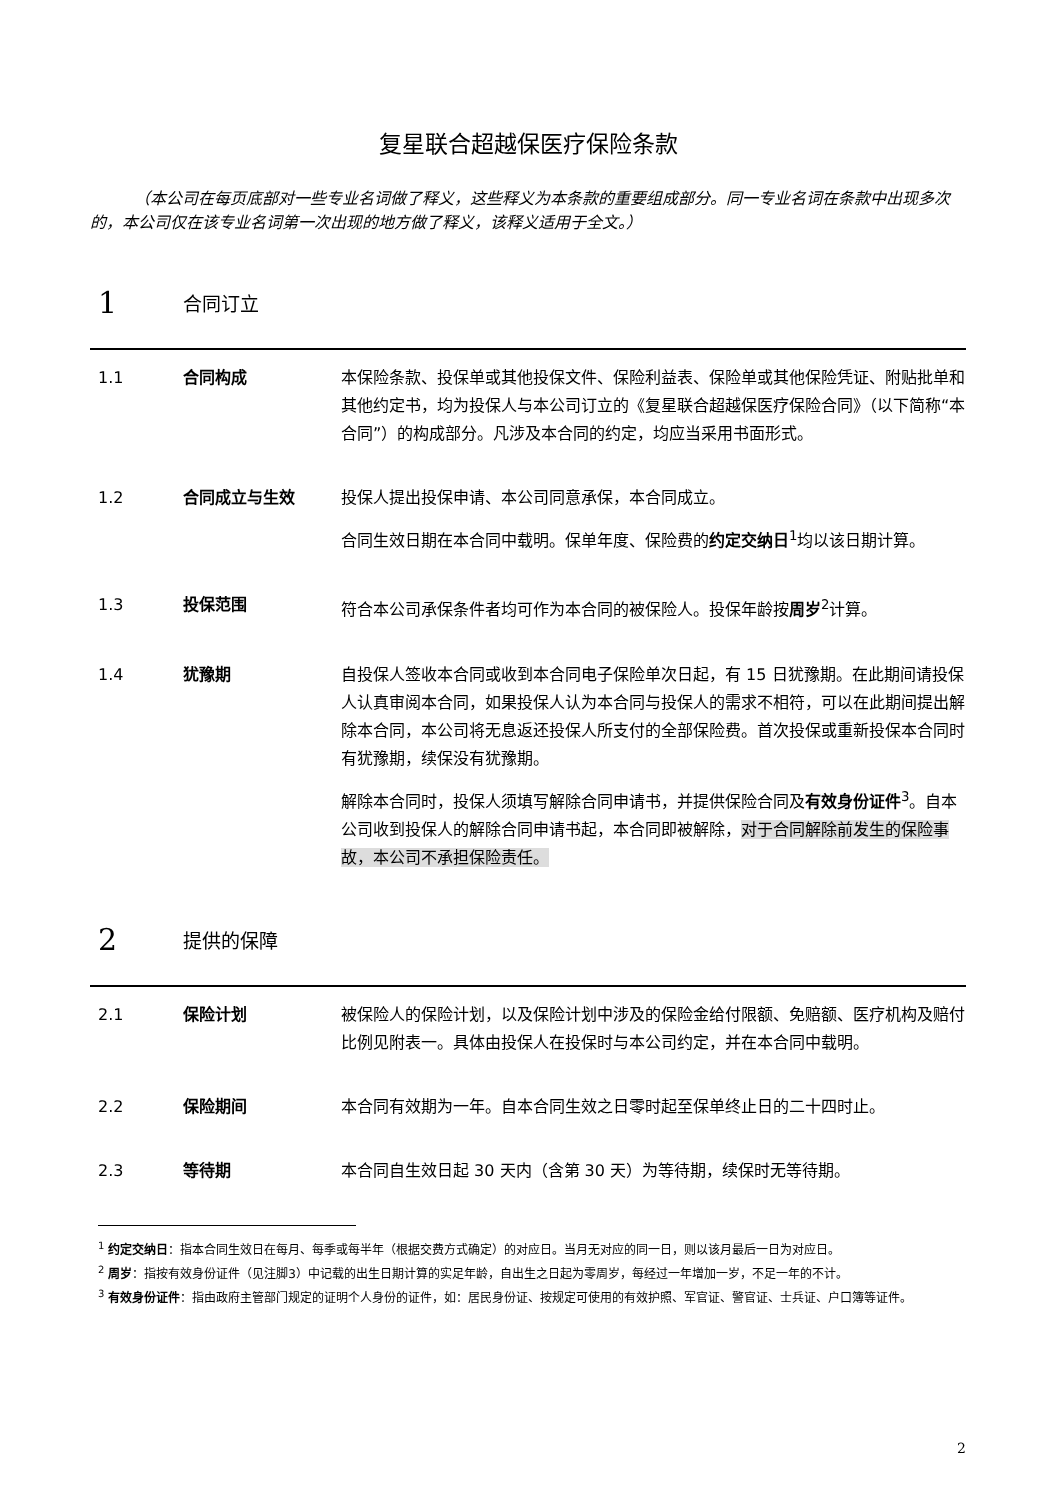复星联合超越保医疗保险条款
（本公司在每页底部对一些专业名词做了释义，这些释义为本条款的重要组成部分。同一专业名词在条款中出现多次的，本公司仅在该专业名词第一次出现的地方做了释义，该释义适用于全文。）
1 合同订立
1.1 合同构成 本保险条款、投保单或其他投保文件、保险利益表、保险单或其他保险凭证、附贴批单和其他约定书，均为投保人与本公司订立的《复星联合超越保医疗保险合同》（以下简称“本合同”）的构成部分。凡涉及本合同的约定，均应当采用书面形式。
1.2 合同成立与生效 投保人提出投保申请、本公司同意承保，本合同成立。
合同生效日期在本合同中载明。保单年度、保险费的约定交纳日<sup>1</sup>均以该日期计算。
1.3 投保范围 符合本公司承保条件者均可作为本合同的被保险人。投保年龄按周岁<sup>2</sup>计算。
1.4 犹豫期 自投保人签收本合同或收到本合同电子保险单次日起，有 15 日犹豫期。在此期间请投保人认真审阅本合同，如果投保人认为本合同与投保人的需求不相符，可以在此期间提出解除本合同，本公司将无息返还投保人所支付的全部保险费。首次投保或重新投保本合同时有犹豫期，续保没有犹豫期。
解除本合同时，投保人须填写解除合同申请书，并提供保险合同及有效身份证件<sup>3</sup>。自本公司收到投保人的解除合同申请书起，本合同即被解除，对于合同解除前发生的保险事故，本公司不承担保险责任。
2 提供的保障
2.1 保险计划 被保险人的保险计划，以及保险计划中涉及的保险金给付限额、免赔额、医疗机构及赔付比例见附表一。具体由投保人在投保时与本公司约定，并在本合同中载明。
2.2 保险期间 本合同有效期为一年。自本合同生效之日零时起至保单终止日的二十四时止。
2.3 等待期 本合同自生效日起 30 天内（含第 30 天）为等待期，续保时无等待期。
<sup>1</sup> 约定交纳日：指本合同生效日在每月、每季或每半年（根据交费方式确定）的对应日。当月无对应的同一日，则以该月最后一日为对应日。
<sup>2</sup> 周岁：指按有效身份证件（见注脚3）中记载的出生日期计算的实足年龄，自出生之日起为零周岁，每经过一年增加一岁，不足一年的不计。
<sup>3</sup> 有效身份证件：指由政府主管部门规定的证明个人身份的证件，如：居民身份证、按规定可使用的有效护照、军官证、警官证、士兵证、户口簿等证件。
2